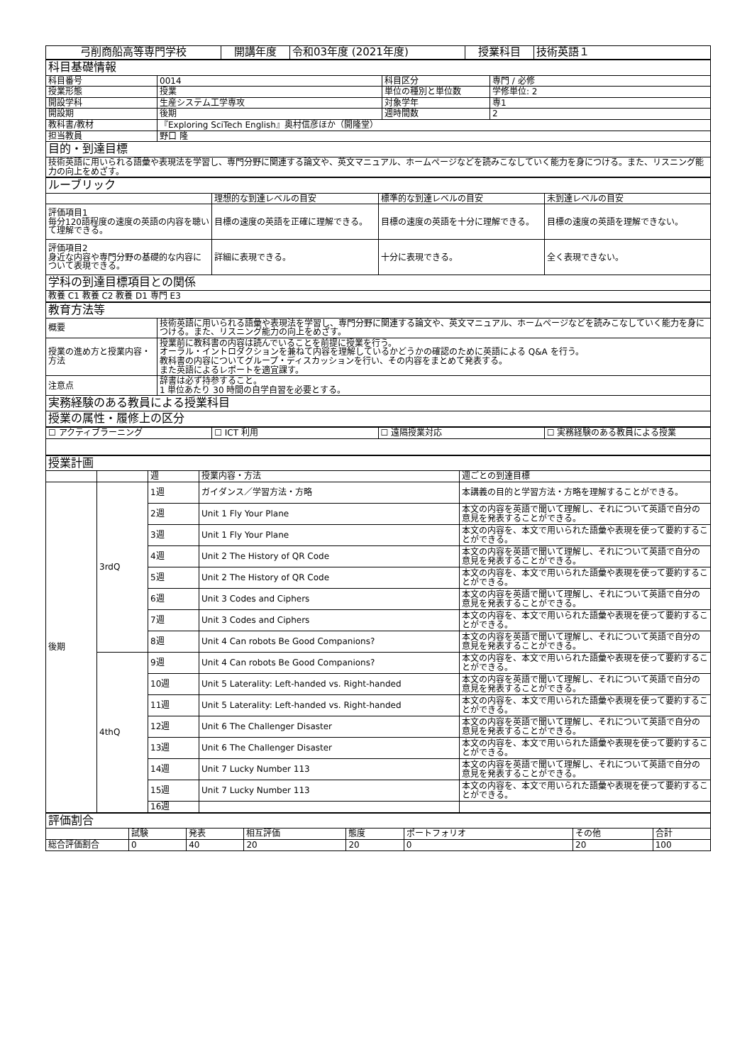| 弓削商船高等専門学校 | 開講年度 | 令和03年度 (2021年度) | 授業科目 | 技術英語１ |
| 科目基礎情報 | | | |
| 科目番号 | 0014 | 科目区分 | 専門 / 必修 |
| 授業形態 | 授業 | 単位の種別と単位数 | 学修単位: 2 |
| 開設学科 | 生産システム工学専攻 | 対象学年 | 専1 |
| 開設期 | 後期 | 週時間数 | 2 |
| 教科書/教材 | 『Exploring SciTech English』奥村信彦ほか（開隆堂） | | |
| 担当教員 | 野口 隆 | | |
| 目的・到達目標 | | | |
| 技術英語に用いられる語彙や表現法を学習し、専門分野に関連する論文や、英文マニュアル、ホームページなどを読みこなしていく能力を身につける。また、リスニング能力の向上をめざす。 | | | |
| ルーブリック | | | |
| | 理想的な到達レベルの目安 | 標準的な到達レベルの目安 | 未到達レベルの目安 |
| 評価項目1 毎分120語程度の速度の英語の内容を聴いて理解できる。 | 目標の速度の英語を正確に理解できる。 | 目標の速度の英語を十分に理解できる。 | 目標の速度の英語を理解できない。 |
| 評価項目2 身近な内容や専門分野の基礎的な内容について表現できる。 | 詳細に表現できる。 | 十分に表現できる。 | 全く表現できない。 |
| 学科の到達目標項目との関係 | | | |
| 教養 C1 教養 C2 教養 D1 専門 E3 | | | |
| 教育方法等 | |
| 概要 | 技術英語に用いられる語彙や表現法を学習し、専門分野に関連する論文や、英文マニュアル、ホームページなどを読みこなしていく能力を身につける。また、リスニング能力の向上をめざす。 |
| 授業の進め方と授業内容・方法 | 授業前に教科書の内容は読んでいることを前提に授業を行う。 オーラル・イントロダクションを兼ねて内容を理解しているかどうかの確認のために英語による Q&A を行う。 教科書の内容についてグループ・ディスカッションを行い、その内容をまとめて発表する。 また英語によるレポートを適宜課す。 |
| 注意点 | 辞書は必ず持参すること。 1 単位あたり 30 時間の自学自習を必要とする。 |
| 実務経験のある教員による授業科目 | |
| 授業の属性・履修上の区分 | |
| ☐ アクティブラーニング | ☐ ICT 利用 | ☐ 遠隔授業対応 | ☐ 実務経験のある教員による授業 |
| 授業計画 | | | | |
| | | 週 | 授業内容・方法 | 週ごとの到達目標 |
| 後期 | 3rdQ | 1週 | ガイダンス／学習方法・方略 | 本講義の目的と学習方法・方略を理解することができる。 |
| | | 2週 | Unit 1 Fly Your Plane | 本文の内容を英語で聞いて理解し、それについて英語で自分の意見を発表することができる。 |
| | | 3週 | Unit 1 Fly Your Plane | 本文の内容を、本文で用いられた語彙や表現を使って要約することができる。 |
| | | 4週 | Unit 2 The History of QR Code | 本文の内容を英語で聞いて理解し、それについて英語で自分の意見を発表することができる。 |
| | | 5週 | Unit 2 The History of QR Code | 本文の内容を、本文で用いられた語彙や表現を使って要約することができる。 |
| | | 6週 | Unit 3 Codes and Ciphers | 本文の内容を英語で聞いて理解し、それについて英語で自分の意見を発表することができる。 |
| | | 7週 | Unit 3 Codes and Ciphers | 本文の内容を、本文で用いられた語彙や表現を使って要約することができる。 |
| | | 8週 | Unit 4 Can robots Be Good Companions? | 本文の内容を英語で聞いて理解し、それについて英語で自分の意見を発表することができる。 |
| | 4thQ | 9週 | Unit 4 Can robots Be Good Companions? | 本文の内容を、本文で用いられた語彙や表現を使って要約することができる。 |
| | | 10週 | Unit 5 Laterality: Left-handed vs. Right-handed | 本文の内容を英語で聞いて理解し、それについて英語で自分の意見を発表することができる。 |
| | | 11週 | Unit 5 Laterality: Left-handed vs. Right-handed | 本文の内容を、本文で用いられた語彙や表現を使って要約することができる。 |
| | | 12週 | Unit 6 The Challenger Disaster | 本文の内容を英語で聞いて理解し、それについて英語で自分の意見を発表することができる。 |
| | | 13週 | Unit 6 The Challenger Disaster | 本文の内容を、本文で用いられた語彙や表現を使って要約することができる。 |
| | | 14週 | Unit 7 Lucky Number 113 | 本文の内容を英語で聞いて理解し、それについて英語で自分の意見を発表することができる。 |
| | | 15週 | Unit 7 Lucky Number 113 | 本文の内容を、本文で用いられた語彙や表現を使って要約することができる。 |
| | | 16週 | | |
| 評価割合 | | | | | | | |
| | 試験 | 発表 | 相互評価 | 態度 | ポートフォリオ | その他 | 合計 |
| 総合評価割合 | 0 | 40 | 20 | 20 | 0 | 20 | 100 |